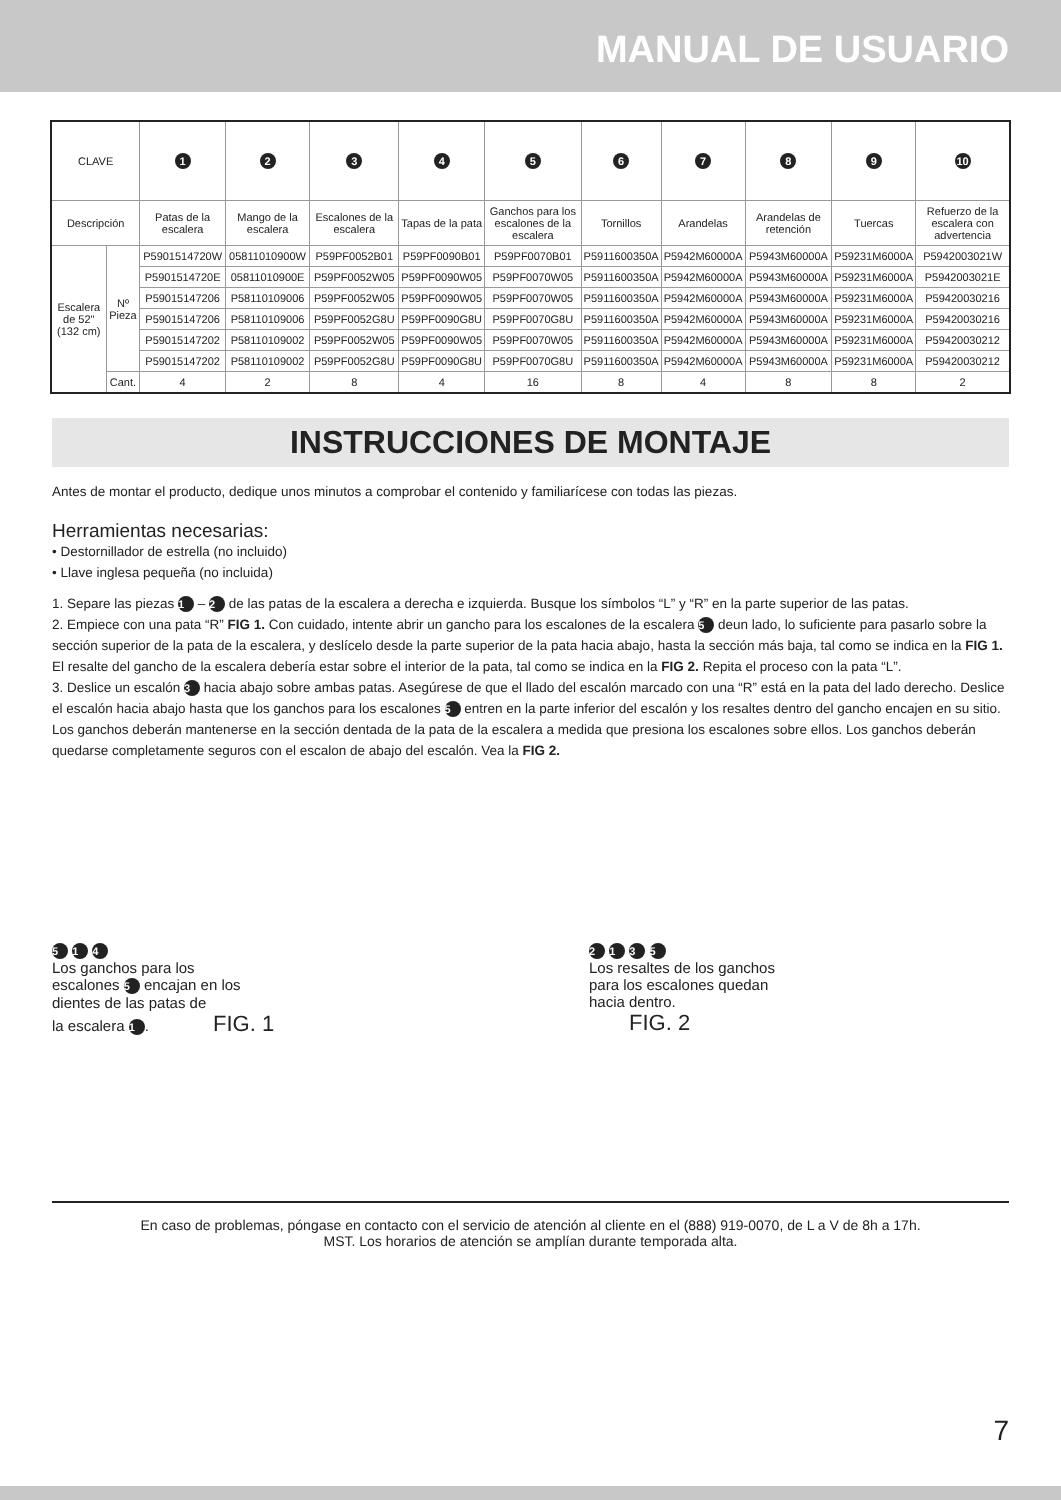MANUAL DE USUARIO
| CLAVE | | 1 | 2 | 3 | 4 | 5 | 6 | 7 | 8 | 9 | 10 |
| Descripción | | Patas de la escalera | Mango de la escalera | Escalones de la escalera | Tapas de la pata | Ganchos para los escalones de la escalera | Tornillos | Arandelas | Arandelas de retención | Tuercas | Refuerzo de la escalera con advertencia |
| Escalera de 52" (132 cm) | Nº Pieza | P5901514720W | 05811010900W | P59PF0052B01 | P59PF0090B01 | P59PF0070B01 | P5911600350A | P5942M60000A | P5943M60000A | P59231M6000A | P5942003021W |
| | | P5901514720E | 05811010900E | P59PF0052W05 | P59PF0090W05 | P59PF0070W05 | P5911600350A | P5942M60000A | P5943M60000A | P59231M6000A | P5942003021E |
| | | P59015147206 | P58110109006 | P59PF0052W05 | P59PF0090W05 | P59PF0070W05 | P5911600350A | P5942M60000A | P5943M60000A | P59231M6000A | P59420030216 |
| | | P59015147206 | P58110109006 | P59PF0052G8U | P59PF0090G8U | P59PF0070G8U | P5911600350A | P5942M60000A | P5943M60000A | P59231M6000A | P59420030216 |
| | | P59015147202 | P58110109002 | P59PF0052W05 | P59PF0090W05 | P59PF0070W05 | P5911600350A | P5942M60000A | P5943M60000A | P59231M6000A | P59420030212 |
| | | P59015147202 | P58110109002 | P59PF0052G8U | P59PF0090G8U | P59PF0070G8U | P5911600350A | P5942M60000A | P5943M60000A | P59231M6000A | P59420030212 |
| | Cant. | 4 | 2 | 8 | 4 | 16 | 8 | 4 | 8 | 8 | 2 |
INSTRUCCIONES DE MONTAJE
Antes de montar el producto, dedique unos minutos a comprobar el contenido y familiarícese con todas las piezas.
Herramientas necesarias:
• Destornillador de estrella (no incluido)
• Llave inglesa pequeña (no incluida)
1. Separe las piezas 1 – 2 de las patas de la escalera a derecha e izquierda. Busque los símbolos “L” y “R” en la parte superior de las patas.
2. Empiece con una pata “R” FIG 1. Con cuidado, intente abrir un gancho para los escalones de la escalera 5 deun lado, lo suficiente para pasarlo sobre la sección superior de la pata de la escalera, y deslícelo desde la parte superior de la pata hacia abajo, hasta la sección más baja, tal como se indica en la FIG 1. El resalte del gancho de la escalera debería estar sobre el interior de la pata, tal como se indica en la FIG 2. Repita el proceso con la pata “L”.
3. Deslice un escalón 3 hacia abajo sobre ambas patas. Asegúrese de que el llado del escalón marcado con una “R” está en la pata del lado derecho. Deslice el escalón hacia abajo hasta que los ganchos para los escalones 5 entren en la parte inferior del escalón y los resaltes dentro del gancho encajen en su sitio. Los ganchos deberán mantenerse en la sección dentada de la pata de la escalera a medida que presiona los escalones sobre ellos. Los ganchos deberán quedarse completamente seguros con el escalon de abajo del escalón. Vea la FIG 2.
5 1 4
Los ganchos para los
escalones 5 encajan en los
dientes de las patas de
la escalera 1. FIG. 1
2 1 3 5
Los resaltes de los ganchos
para los escalones quedan
hacia dentro.
FIG. 2
En caso de problemas, póngase en contacto con el servicio de atención al cliente en el (888) 919-0070, de L a V de 8h a 17h.
MST. Los horarios de atención se amplían durante temporada alta.
7